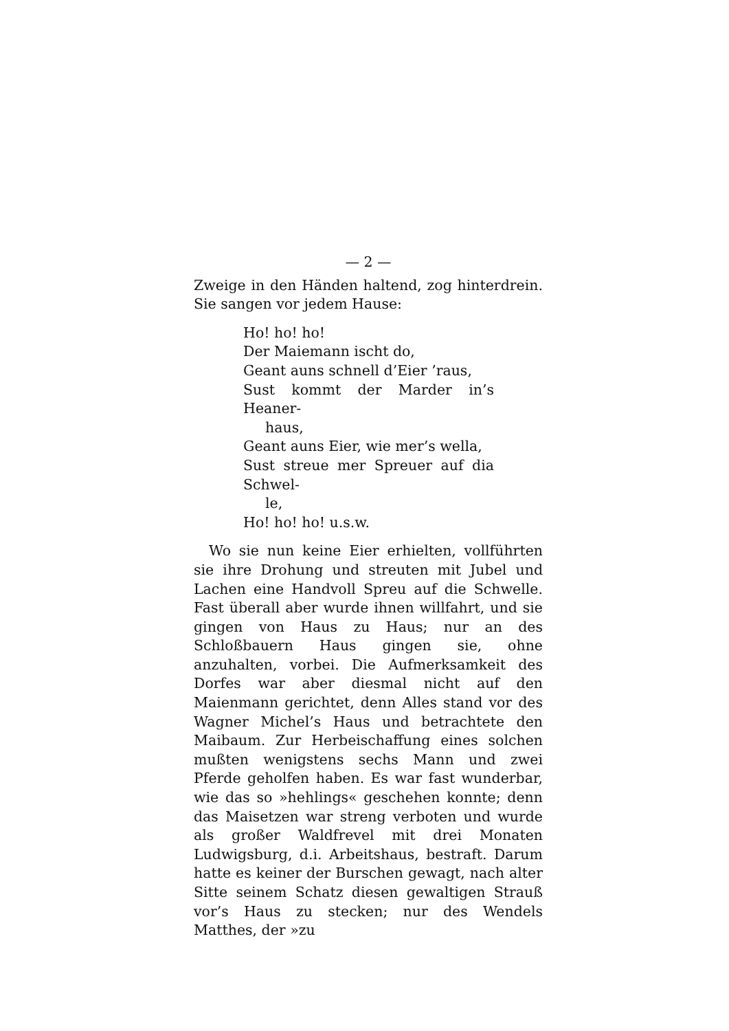— 2 —
Zweige in den Händen haltend, zog hinterdrein. Sie sangen vor jedem Hause:
Ho! ho! ho!
Der Maiemann ischt do,
Geant auns schnell d’Eier ’raus,
Sust kommt der Marder in’s Heaner-
haus,
Geant auns Eier, wie mer’s wella,
Sust streue mer Spreuer auf dia Schwel-
le,
Ho! ho! ho! u.s.w.
Wo sie nun keine Eier erhielten, vollführten sie ihre Drohung und streuten mit Jubel und Lachen eine Handvoll Spreu auf die Schwelle. Fast überall aber wurde ihnen willfahrt, und sie gingen von Haus zu Haus; nur an des Schloßbauern Haus gingen sie, ohne anzuhalten, vorbei. Die Aufmerksamkeit des Dorfes war aber diesmal nicht auf den Maienmann gerichtet, denn Alles stand vor des Wagner Michel’s Haus und betrachtete den Maibaum. Zur Herbeischaffung eines solchen mußten wenigstens sechs Mann und zwei Pferde geholfen haben. Es war fast wunderbar, wie das so »hehlings« geschehen konnte; denn das Maisetzen war streng verboten und wurde als großer Waldfrevel mit drei Monaten Ludwigsburg, d.i. Arbeitshaus, bestraft. Darum hatte es keiner der Burschen gewagt, nach alter Sitte seinem Schatz diesen gewaltigen Strauß vor’s Haus zu stecken; nur des Wendels Matthes, der »zu